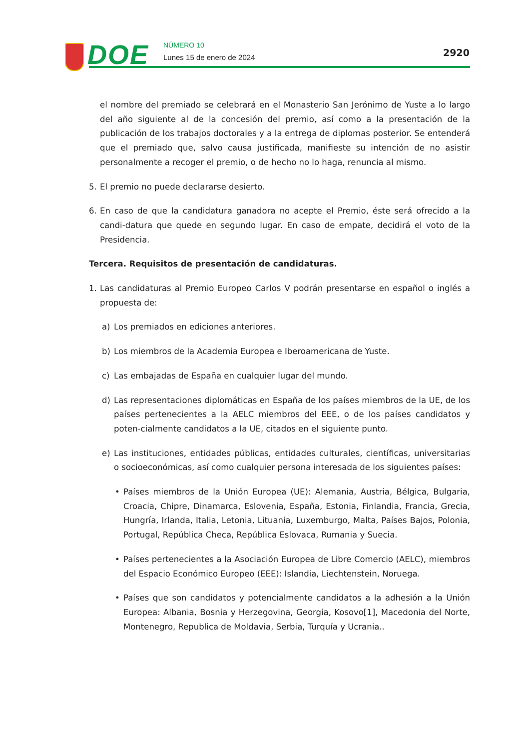DOE NÚMERO 10
Lunes 15 de enero de 2024 2920
el nombre del premiado se celebrará en el Monasterio San Jerónimo de Yuste a lo largo del año siguiente al de la concesión del premio, así como a la presentación de la publicación de los trabajos doctorales y a la entrega de diplomas posterior. Se entenderá que el premiado que, salvo causa justificada, manifieste su intención de no asistir personalmente a recoger el premio, o de hecho no lo haga, renuncia al mismo.
5. El premio no puede declararse desierto.
6. En caso de que la candidatura ganadora no acepte el Premio, éste será ofrecido a la candi-datura que quede en segundo lugar. En caso de empate, decidirá el voto de la Presidencia.
Tercera. Requisitos de presentación de candidaturas.
1. Las candidaturas al Premio Europeo Carlos V podrán presentarse en español o inglés a propuesta de:
a) Los premiados en ediciones anteriores.
b) Los miembros de la Academia Europea e Iberoamericana de Yuste.
c) Las embajadas de España en cualquier lugar del mundo.
d) Las representaciones diplomáticas en España de los países miembros de la UE, de los países pertenecientes a la AELC miembros del EEE, o de los países candidatos y poten-cialmente candidatos a la UE, citados en el siguiente punto.
e) Las instituciones, entidades públicas, entidades culturales, científicas, universitarias o socioeconómicas, así como cualquier persona interesada de los siguientes países:
• Países miembros de la Unión Europea (UE): Alemania, Austria, Bélgica, Bulgaria, Croacia, Chipre, Dinamarca, Eslovenia, España, Estonia, Finlandia, Francia, Grecia, Hungría, Irlanda, Italia, Letonia, Lituania, Luxemburgo, Malta, Países Bajos, Polonia, Portugal, República Checa, República Eslovaca, Rumania y Suecia.
• Países pertenecientes a la Asociación Europea de Libre Comercio (AELC), miembros del Espacio Económico Europeo (EEE): Islandia, Liechtenstein, Noruega.
• Países que son candidatos y potencialmente candidatos a la adhesión a la Unión Europea: Albania, Bosnia y Herzegovina, Georgia, Kosovo[1], Macedonia del Norte, Montenegro, Republica de Moldavia, Serbia, Turquía y Ucrania..